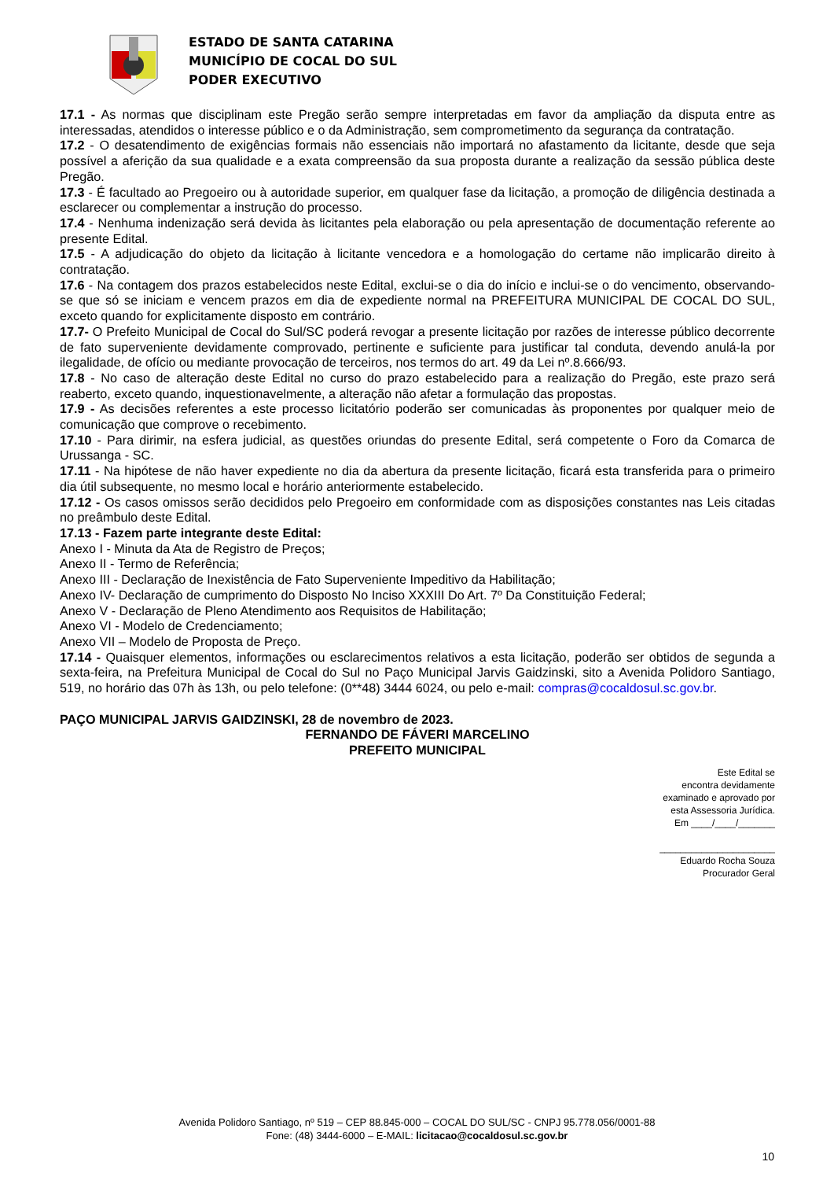ESTADO DE SANTA CATARINA
MUNICÍPIO DE COCAL DO SUL
PODER EXECUTIVO
17.1 - As normas que disciplinam este Pregão serão sempre interpretadas em favor da ampliação da disputa entre as interessadas, atendidos o interesse público e o da Administração, sem comprometimento da segurança da contratação.
17.2 - O desatendimento de exigências formais não essenciais não importará no afastamento da licitante, desde que seja possível a aferição da sua qualidade e a exata compreensão da sua proposta durante a realização da sessão pública deste Pregão.
17.3 - É facultado ao Pregoeiro ou à autoridade superior, em qualquer fase da licitação, a promoção de diligência destinada a esclarecer ou complementar a instrução do processo.
17.4 - Nenhuma indenização será devida às licitantes pela elaboração ou pela apresentação de documentação referente ao presente Edital.
17.5 - A adjudicação do objeto da licitação à licitante vencedora e a homologação do certame não implicarão direito à contratação.
17.6 - Na contagem dos prazos estabelecidos neste Edital, exclui-se o dia do início e inclui-se o do vencimento, observando-se que só se iniciam e vencem prazos em dia de expediente normal na PREFEITURA MUNICIPAL DE COCAL DO SUL, exceto quando for explicitamente disposto em contrário.
17.7- O Prefeito Municipal de Cocal do Sul/SC poderá revogar a presente licitação por razões de interesse público decorrente de fato superveniente devidamente comprovado, pertinente e suficiente para justificar tal conduta, devendo anulá-la por ilegalidade, de ofício ou mediante provocação de terceiros, nos termos do art. 49 da Lei nº.8.666/93.
17.8 - No caso de alteração deste Edital no curso do prazo estabelecido para a realização do Pregão, este prazo será reaberto, exceto quando, inquestionavelmente, a alteração não afetar a formulação das propostas.
17.9 - As decisões referentes a este processo licitatório poderão ser comunicadas às proponentes por qualquer meio de comunicação que comprove o recebimento.
17.10 - Para dirimir, na esfera judicial, as questões oriundas do presente Edital, será competente o Foro da Comarca de Urussanga - SC.
17.11 - Na hipótese de não haver expediente no dia da abertura da presente licitação, ficará esta transferida para o primeiro dia útil subsequente, no mesmo local e horário anteriormente estabelecido.
17.12 - Os casos omissos serão decididos pelo Pregoeiro em conformidade com as disposições constantes nas Leis citadas no preâmbulo deste Edital.
17.13 - Fazem parte integrante deste Edital:
Anexo I - Minuta da Ata de Registro de Preços;
Anexo II - Termo de Referência;
Anexo III - Declaração de Inexistência de Fato Superveniente Impeditivo da Habilitação;
Anexo IV- Declaração de cumprimento do Disposto No Inciso XXXIII Do Art. 7º Da Constituição Federal;
Anexo V - Declaração de Pleno Atendimento aos Requisitos de Habilitação;
Anexo VI - Modelo de Credenciamento;
Anexo VII – Modelo de Proposta de Preço.
17.14 - Quaisquer elementos, informações ou esclarecimentos relativos a esta licitação, poderão ser obtidos de segunda a sexta-feira, na Prefeitura Municipal de Cocal do Sul no Paço Municipal Jarvis Gaidzinski, sito a Avenida Polidoro Santiago, 519, no horário das 07h às 13h, ou pelo telefone: (0**48) 3444 6024, ou pelo e-mail: compras@cocaldosul.sc.gov.br.
PAÇO MUNICIPAL JARVIS GAIDZINSKI, 28 de novembro de 2023.
FERNANDO DE FÁVERI MARCELINO
PREFEITO MUNICIPAL
Este Edital se
encontra devidamente
examinado e aprovado por
esta Assessoria Jurídica.
Em ____/____/_______
______________________
Eduardo Rocha Souza
Procurador Geral
Avenida Polidoro Santiago, nº 519 – CEP 88.845-000 – COCAL DO SUL/SC - CNPJ 95.778.056/0001-88
Fone: (48) 3444-6000 – E-MAIL: licitacao@cocaldosul.sc.gov.br
10